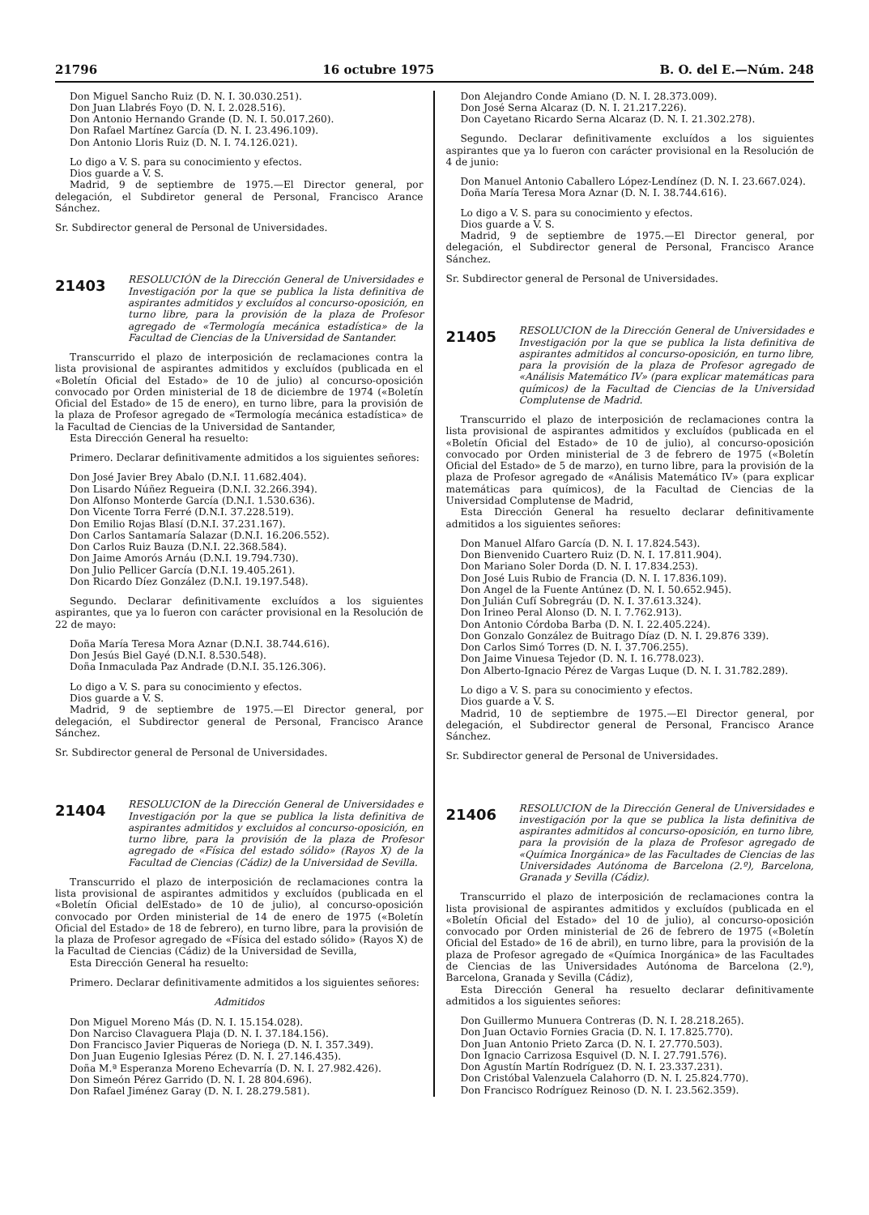21796 16 octubre 1975 B. O. del E.—Núm. 248
Don Miguel Sancho Ruiz (D. N. I. 30.030.251).
Don Juan Llabrés Foyo (D. N. I. 2.028.516).
Don Antonio Hernando Grande (D. N. I. 50.017.260).
Don Rafael Martínez García (D. N. I. 23.496.109).
Don Antonio Lloris Ruiz (D. N. I. 74.126.021).
Lo digo a V. S. para su conocimiento y efectos.
Dios guarde a V. S.
Madrid, 9 de septiembre de 1975.—El Director general, por delegación, el Subdiretor general de Personal, Francisco Arance Sánchez.
Sr. Subdirector general de Personal de Universidades.
21403
RESOLUCIÓN de la Dirección General de Universidades e Investigación por la que se publica la lista definitiva de aspirantes admitidos y excluídos al concurso-oposición, en turno libre, para la provisión de la plaza de Profesor agregado de «Termología mecánica estadística» de la Facultad de Ciencias de la Universidad de Santander.
Transcurrido el plazo de interposición de reclamaciones contra la lista provisional de aspirantes admitidos y excluídos (publicada en el «Boletín Oficial del Estado» de 10 de julio) al concurso-oposición convocado por Orden ministerial de 18 de diciembre de 1974 («Boletín Oficial del Estado» de 15 de enero), en turno libre, para la provisión de la plaza de Profesor agregado de «Termología mecánica estadística» de la Facultad de Ciencias de la Universidad de Santander,
Esta Dirección General ha resuelto:
Primero. Declarar definitivamente admitidos a los siguientes señores:
Don José Javier Brey Abalo (D.N.I. 11.682.404).
Don Lisardo Núñez Regueira (D.N.I. 32.266.394).
Don Alfonso Monterde García (D.N.I. 1.530.636).
Don Vicente Torra Ferré (D.N.I. 37.228.519).
Don Emilio Rojas Blasí (D.N.I. 37.231.167).
Don Carlos Santamaría Salazar (D.N.I. 16.206.552).
Don Carlos Ruiz Bauza (D.N.I. 22.368.584).
Don Jaime Amorós Arnáu (D.N.I. 19.794.730).
Don Julio Pellicer García (D.N.I. 19.405.261).
Don Ricardo Díez González (D.N.I. 19.197.548).
Segundo. Declarar definitivamente excluídos a los siguientes aspirantes, que ya lo fueron con carácter provisional en la Resolución de 22 de mayo:
Doña María Teresa Mora Aznar (D.N.I. 38.744.616).
Don Jesús Biel Gayé (D.N.I. 8.530.548).
Doña Inmaculada Paz Andrade (D.N.I. 35.126.306).
Lo digo a V. S. para su conocimiento y efectos.
Dios guarde a V. S.
Madrid, 9 de septiembre de 1975.—El Director general, por delegación, el Subdirector general de Personal, Francisco Arance Sánchez.
Sr. Subdirector general de Personal de Universidades.
21404
RESOLUCION de la Dirección General de Universidades e Investigación por la que se publica la lista definitiva de aspirantes admitidos y excluidos al concurso-oposición, en turno libre, para la provisión de la plaza de Profesor agregado de «Física del estado sólido» (Rayos X) de la Facultad de Ciencias (Cádiz) de la Universidad de Sevilla.
Transcurrido el plazo de interposición de reclamaciones contra la lista provisional de aspirantes admitidos y excluídos (publicada en el «Boletín Oficial delEstado» de 10 de julio), al concurso-oposición convocado por Orden ministerial de 14 de enero de 1975 («Boletín Oficial del Estado» de 18 de febrero), en turno libre, para la provisión de la plaza de Profesor agregado de «Física del estado sólido» (Rayos X) de la Facultad de Ciencias (Cádiz) de la Universidad de Sevilla,
Esta Dirección General ha resuelto:
Primero. Declarar definitivamente admitidos a los siguientes señores:
Admitidos
Don Miguel Moreno Más (D. N. I. 15.154.028).
Don Narciso Clavaguera Plaja (D. N. I. 37.184.156).
Don Francisco Javier Piqueras de Noriega (D. N. I. 357.349).
Don Juan Eugenio Iglesias Pérez (D. N. I. 27.146.435).
Doña M.ª Esperanza Moreno Echevarría (D. N. I. 27.982.426).
Don Simeón Pérez Garrido (D. N. I. 28 804.696).
Don Rafael Jiménez Garay (D. N. I. 28.279.581).
Don Alejandro Conde Amiano (D. N. I. 28.373.009).
Don José Serna Alcaraz (D. N. I. 21.217.226).
Don Cayetano Ricardo Serna Alcaraz (D. N. I. 21.302.278).
Segundo. Declarar definitivamente excluídos a los siguientes aspirantes que ya lo fueron con carácter provisional en la Resolución de 4 de junio:
Don Manuel Antonio Caballero López-Lendínez (D. N. I. 23.667.024).
Doña María Teresa Mora Aznar (D. N. I. 38.744.616).
Lo digo a V. S. para su conocimiento y efectos.
Dios guarde a V. S.
Madrid, 9 de septiembre de 1975.—El Director general, por delegación, el Subdirector general de Personal, Francisco Arance Sánchez.
Sr. Subdirector general de Personal de Universidades.
21405
RESOLUCION de la Dirección General de Universidades e Investigación por la que se publica la lista definitiva de aspirantes admitidos al concurso-oposición, en turno libre, para la provisión de la plaza de Profesor agregado de «Análisis Matemático IV» (para explicar matemáticas para químicos) de la Facultad de Ciencias de la Universidad Complutense de Madrid.
Transcurrido el plazo de interposición de reclamaciones contra la lista provisional de aspirantes admitidos y excluídos (publicada en el «Boletín Oficial del Estado» de 10 de julio), al concurso-oposición convocado por Orden ministerial de 3 de febrero de 1975 («Boletín Oficial del Estado» de 5 de marzo), en turno libre, para la provisión de la plaza de Profesor agregado de «Análisis Matemático IV» (para explicar matemáticas para químicos), de la Facultad de Ciencias de la Universidad Complutense de Madrid,
Esta Dirección General ha resuelto declarar definitivamente admitidos a los siguientes señores:
Don Manuel Alfaro García (D. N. I. 17.824.543).
Don Bienvenido Cuartero Ruiz (D. N. I. 17.811.904).
Don Mariano Soler Dorda (D. N. I. 17.834.253).
Don José Luis Rubio de Francia (D. N. I. 17.836.109).
Don Angel de la Fuente Antúnez (D. N. I. 50.652.945).
Don Julián Cufí Sobregráu (D. N. I. 37.613.324).
Don Irineo Peral Alonso (D. N. I. 7.762.913).
Don Antonio Córdoba Barba (D. N. I. 22.405.224).
Don Gonzalo González de Buitrago Díaz (D. N. I. 29.876 339).
Don Carlos Simó Torres (D. N. I. 37.706.255).
Don Jaime Vinuesa Tejedor (D. N. I. 16.778.023).
Don Alberto-Ignacio Pérez de Vargas Luque (D. N. I. 31.782.289).
Lo digo a V. S. para su conocimiento y efectos.
Dios guarde a V. S.
Madrid, 10 de septiembre de 1975.—El Director general, por delegación, el Subdirector general de Personal, Francisco Arance Sánchez.
Sr. Subdirector general de Personal de Universidades.
21406
RESOLUCION de la Dirección General de Universidades e investigación por la que se publica la lista definitiva de aspirantes admitidos al concurso-oposición, en turno libre, para la provisión de la plaza de Profesor agregado de «Química Inorgánica» de las Facultades de Ciencias de las Universidades Autónoma de Barcelona (2.º), Barcelona, Granada y Sevilla (Cádiz).
Transcurrido el plazo de interposición de reclamaciones contra la lista provisional de aspirantes admitidos y excluídos (publicada en el «Boletín Oficial del Estado» del 10 de julio), al concurso-oposición convocado por Orden ministerial de 26 de febrero de 1975 («Boletín Oficial del Estado» de 16 de abril), en turno libre, para la provisión de la plaza de Profesor agregado de «Química Inorgánica» de las Facultades de Ciencias de las Universidades Autónoma de Barcelona (2.º), Barcelona, Granada y Sevilla (Cádiz),
Esta Dirección General ha resuelto declarar definitivamente admitidos a los siguientes señores:
Don Guillermo Munuera Contreras (D. N. I. 28.218.265).
Don Juan Octavio Fornies Gracia (D. N. I. 17.825.770).
Don Juan Antonio Prieto Zarca (D. N. I. 27.770.503).
Don Ignacio Carrizosa Esquivel (D. N. I. 27.791.576).
Don Agustín Martín Rodríguez (D. N. I. 23.337.231).
Don Cristóbal Valenzuela Calahorro (D. N. I. 25.824.770).
Don Francisco Rodríguez Reinoso (D. N. I. 23.562.359).